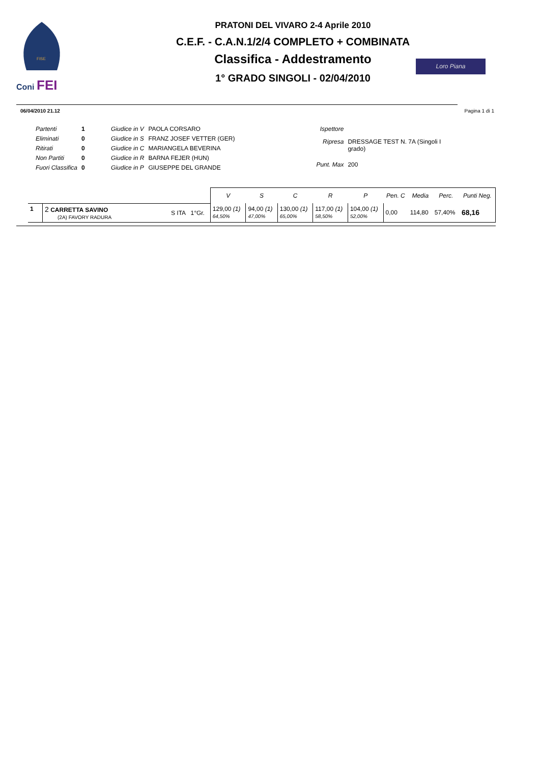FISE
Coni FEI
PRATONI DEL VIVARO 2-4 Aprile 2010
C.E.F. - C.A.N.1/2/4 COMPLETO + COMBINATA
Classifica - Addestramento
1° GRADO SINGOLI - 02/04/2010
Loro Piana
06/04/2010 21.12 Pagina 1 di 1
| Partenti | 1 | Giudice in V | PAOLA CORSARO |
| Eliminati | 0 | Giudice in S | FRANZ JOSEF VETTER (GER) |
| Ritirati | 0 | Giudice in C | MARIANGELA BEVERINA |
| Non Partiti | 0 | Giudice in R | BARNA FEJER (HUN) |
| Fuori Classifica | 0 | Giudice in P | GIUSEPPE DEL GRANDE |
| Ispettore | |
| Ripresa | DRESSAGE TEST N. 7A (Singoli I grado) |
| Punt. Max | 200 |
| | | | V | S | C | R | P | Pen. C | Media | Perc. | Punti Neg. |
| 1 | 2 CARRETTA SAVINO (2A) FAVORY RADURA | S ITA 1°Gr. | 129,00 (1) 64,50% | 94,00 (1) 47,00% | 130,00 (1) 65,00% | 117,00 (1) 58,50% | 104,00 (1) 52,00% | 0,00 | 114,80 | 57,40% | 68,16 |